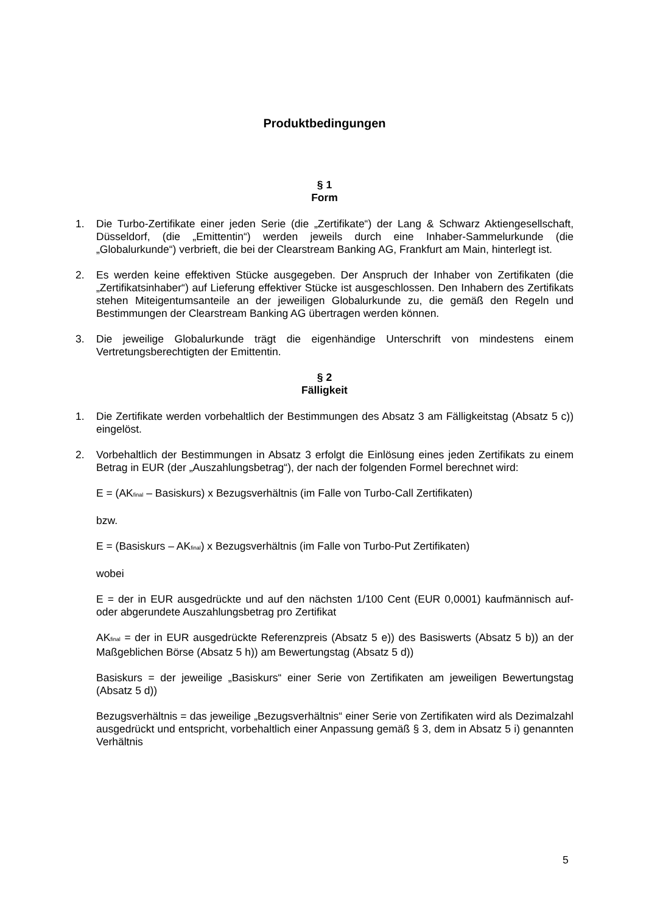Produktbedingungen
§ 1
Form
1. Die Turbo-Zertifikate einer jeden Serie (die „Zertifikate“) der Lang & Schwarz Aktiengesellschaft, Düsseldorf, (die „Emittentin“) werden jeweils durch eine Inhaber-Sammelurkunde (die „Globalurkunde“) verbrieft, die bei der Clearstream Banking AG, Frankfurt am Main, hinterlegt ist.
2. Es werden keine effektiven Stücke ausgegeben. Der Anspruch der Inhaber von Zertifikaten (die „Zertifikatsinhaber“) auf Lieferung effektiver Stücke ist ausgeschlossen. Den Inhabern des Zertifikats stehen Miteigentumsanteile an der jeweiligen Globalurkunde zu, die gemäß den Regeln und Bestimmungen der Clearstream Banking AG übertragen werden können.
3. Die jeweilige Globalurkunde trägt die eigenhändige Unterschrift von mindestens einem Vertretungsberechtigten der Emittentin.
§ 2
Fälligkeit
1. Die Zertifikate werden vorbehaltlich der Bestimmungen des Absatz 3 am Fälligkeitstag (Absatz 5 c)) eingelöst.
2. Vorbehaltlich der Bestimmungen in Absatz 3 erfolgt die Einlösung eines jeden Zertifikats zu einem Betrag in EUR (der „Auszahlungsbetrag“), der nach der folgenden Formel berechnet wird:
E = (AK<sub>final</sub> – Basiskurs) x Bezugsverhältnis (im Falle von Turbo-Call Zertifikaten)
bzw.
E = (Basiskurs – AK<sub>final</sub>) x Bezugsverhältnis (im Falle von Turbo-Put Zertifikaten)
wobei
E = der in EUR ausgedrückte und auf den nächsten 1/100 Cent (EUR 0,0001) kaufmännisch auf- oder abgerundete Auszahlungsbetrag pro Zertifikat
AK<sub>final</sub> = der in EUR ausgedrückte Referenzpreis (Absatz 5 e)) des Basiswerts (Absatz 5 b)) an der Maßgeblichen Börse (Absatz 5 h)) am Bewertungstag (Absatz 5 d))
Basiskurs = der jeweilige „Basiskurs“ einer Serie von Zertifikaten am jeweiligen Bewertungstag (Absatz 5 d))
Bezugsverhältnis = das jeweilige „Bezugsverhältnis“ einer Serie von Zertifikaten wird als Dezimalzahl ausgedrückt und entspricht, vorbehaltlich einer Anpassung gemäß § 3, dem in Absatz 5 i) genannten Verhältnis
5